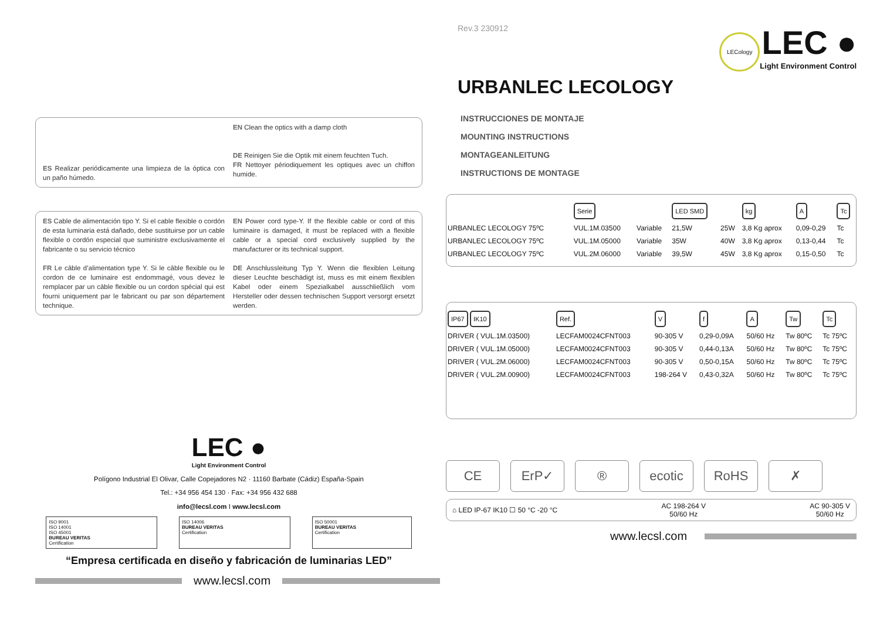ES Realizar periódicamente una limpieza de la óptica con un paño húmedo.
EN Clean the optics with a damp cloth
DE Reinigen Sie die Optik mit einem feuchten Tuch.
FR Nettoyer périodiquement les optiques avec un chiffon humide.
ES Cable de alimentación tipo Y. Si el cable flexible o cordón de esta luminaria está dañado, debe sustituirse por un cable flexible o cordón especial que suministre exclusivamente el fabricante o su servicio técnico
FR Le câble d’alimentation type Y. Si le câble flexible ou le cordon de ce luminaire est endommagé, vous devez le remplacer par un câble flexible ou un cordon spécial qui est fourni uniquement par le fabricant ou par son département technique.
EN Power cord type-Y. If the flexible cable or cord of this luminaire is damaged, it must be replaced with a flexible cable or a special cord exclusively supplied by the manufacturer or its technical support.
DE Anschlussleitung Typ Y. Wenn die flexiblen Leitung dieser Leuchte beschädigt ist, muss es mit einem flexiblen Kabel oder einem Spezialkabel ausschließlich vom Hersteller oder dessen technischen Support versorgt ersetzt werden.
LEC ●
Light Environment Control
Polígono Industrial El Olivar, Calle Copejadores N2 · 11160 Barbate (Cádiz) España-Spain
Tel.: +34 956 454 130 · Fax: +34 956 432 688
info@lecsl.com I www.lecsl.com
ISO 9001
ISO 14001
ISO 45001
BUREAU VERITAS
Certification
ISO 14006
BUREAU VERITAS
Certification
ISO 50001
BUREAU VERITAS
Certification
“Empresa certificada en diseño y fabricación de luminarias LED”
www.lecsl.com
Rev.3 230912
LECology LEC ●
Light Environment Control
URBANLEC LECOLOGY
INSTRUCCIONES DE MONTAJE
MOUNTING INSTRUCTIONS
MONTAGEANLEITUNG
INSTRUCTIONS DE MONTAGE
| | Serie | | LED SMD | | kg | A | Tc |
| --- | --- | --- | --- | --- | --- | --- | --- |
| URBANLEC LECOLOGY 75ºC | VUL.1M.03500 | Variable | 21,5W | 25W | 3,8 Kg aprox | 0,09-0,29 | Tc |
| URBANLEC LECOLOGY 75ºC | VUL.1M.05000 | Variable | 35W | 40W | 3,8 Kg aprox | 0,13-0,44 | Tc |
| URBANLEC LECOLOGY 75ºC | VUL.2M.06000 | Variable | 39,5W | 45W | 3,8 Kg aprox | 0,15-0,50 | Tc |
| IP67 IK10 | Ref. | V | f | A | Tw | Tc |
| --- | --- | --- | --- | --- | --- | --- |
| DRIVER ( VUL.1M.03500) | LECFAM0024CFNT003 | 90-305 V | 0,29-0,09A | 50/60 Hz | Tw 80ºC | Tc 75ºC |
| DRIVER ( VUL.1M.05000) | LECFAM0024CFNT003 | 90-305 V | 0,44-0,13A | 50/60 Hz | Tw 80ºC | Tc 75ºC |
| DRIVER ( VUL.2M.06000) | LECFAM0024CFNT003 | 90-305 V | 0,50-0,15A | 50/60 Hz | Tw 80ºC | Tc 75ºC |
| DRIVER ( VUL.2M.00900) | LECFAM0024CFNT003 | 198-264 V | 0,43-0,32A | 50/60 Hz | Tw 80ºC | Tc 75ºC |
CE ErP✓ ® ecotic RoHS ✗
⌂ LED IP-67 IK10 ☐ 50 °C -20 °C
AC 198-264 V
50/60 Hz
AC 90-305 V
50/60 Hz
www.lecsl.com